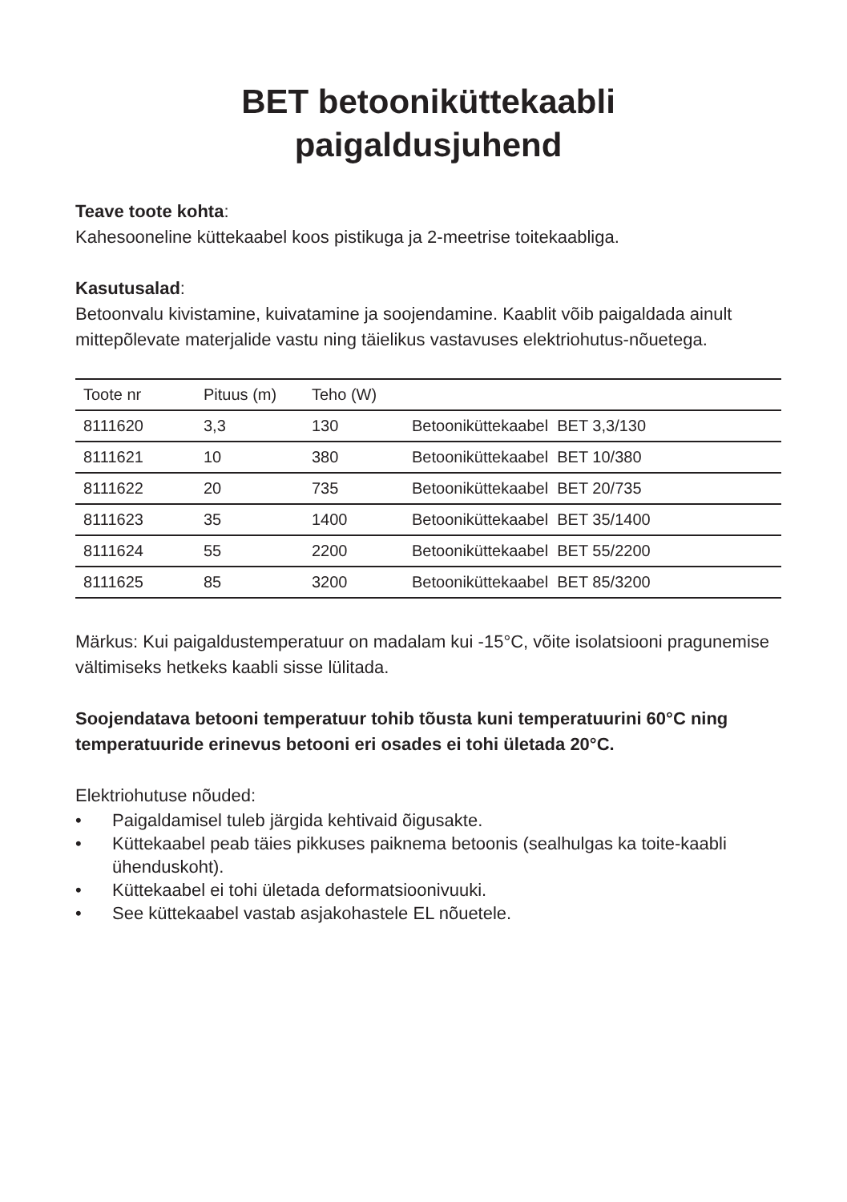BET betooniküttekaabli
paigaldusjuhend
Teave toote kohta:
Kahesooneline küttekaabel koos pistikuga ja 2-meetrise toitekaabliga.
Kasutusalad:
Betoonvalu kivistamine, kuivatamine ja soojendamine. Kaablit võib paigaldada ainult mittepõlevate materjalide vastu ning täielikus vastavuses elektriohutus-nõuetega.
| Toote nr | Pituus (m) | Teho (W) | |
| --- | --- | --- | --- |
| 8111620 | 3,3 | 130 | Betooniküttekaabel BET 3,3/130 |
| 8111621 | 10 | 380 | Betooniküttekaabel BET 10/380 |
| 8111622 | 20 | 735 | Betooniküttekaabel BET 20/735 |
| 8111623 | 35 | 1400 | Betooniküttekaabel BET 35/1400 |
| 8111624 | 55 | 2200 | Betooniküttekaabel BET 55/2200 |
| 8111625 | 85 | 3200 | Betooniküttekaabel BET 85/3200 |
Märkus: Kui paigaldustemperatuur on madalam kui -15°C, võite isolatsiooni pragunemise vältimiseks hetkeks kaabli sisse lülitada.
Soojendatava betooni temperatuur tohib tõusta kuni temperatuurini 60°C ning temperatuuride erinevus betooni eri osades ei tohi ületada 20°C.
Elektriohutuse nõuded:
• Paigaldamisel tuleb järgida kehtivaid õigusakte.
• Küttekaabel peab täies pikkuses paiknema betoonis (sealhulgas ka toite-kaabli ühenduskoht).
• Küttekaabel ei tohi ületada deformatsioonivuuki.
• See küttekaabel vastab asjakohastele EL nõuetele.